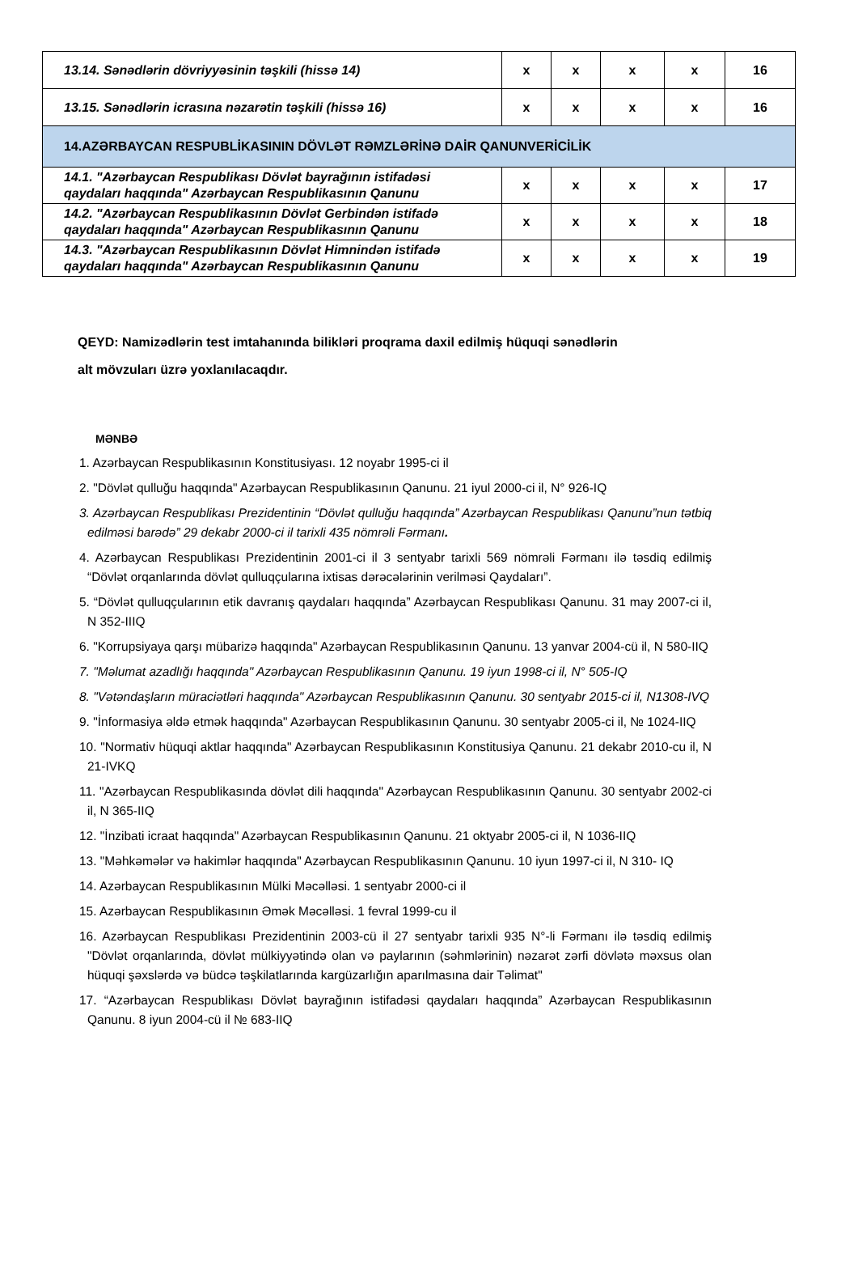| 13.14. Sənədlərin dövriyyəsinin təşkili (hissə 14) | x | x | x | x | 16 |
| 13.15. Sənədlərin icrasına nəzarətin təşkili (hissə 16) | x | x | x | x | 16 |
| 14.AZƏRBAYCAN RESPUBLİKASININ DÖVLƏT RƏMZLƏRİNƏ DAİR QANUNVERİCİLİK | | | | | |
| 14.1. "Azərbaycan Respublikası Dövlət bayrağının istifadəsi qaydaları haqqında" Azərbaycan Respublikasının Qanunu | x | x | x | x | 17 |
| 14.2. "Azərbaycan Respublikasının Dövlət Gerbindən istifadə qaydaları haqqında" Azərbaycan Respublikasının Qanunu | x | x | x | x | 18 |
| 14.3. "Azərbaycan Respublikasının Dövlət Himnindən istifadə qaydaları haqqında" Azərbaycan Respublikasının Qanunu | x | x | x | x | 19 |
QEYD: Namizədlərin test imtahanında bilikləri proqrama daxil edilmiş hüquqi sənədlərin
alt mövzuları üzrə yoxlanılacaqdır.
MƏNBƏ
1. Azərbaycan Respublikasının Konstitusiyası. 12 noyabr 1995-ci il
2. "Dövlət qulluğu haqqında" Azərbaycan Respublikasının Qanunu. 21 iyul 2000-ci il, N° 926-IQ
3. Azərbaycan Respublikası Prezidentinin “Dövlət qulluğu haqqında” Azərbaycan Respublikası Qanunu”nun tətbiq edilməsi barədə” 29 dekabr 2000-ci il tarixli 435 nömrəli Fərmanı.
4. Azərbaycan Respublikası Prezidentinin 2001-ci il 3 sentyabr tarixli 569 nömrəli Fərmanı ilə təsdiq edilmiş “Dövlət orqanlarında dövlət qulluqçularına ixtisas dərəcələrinin verilməsi Qaydaları”.
5. “Dövlət qulluqçularının etik davranış qaydaları haqqında” Azərbaycan Respublikası Qanunu. 31 may 2007-ci il, N 352-IIIQ
6. "Korrupsiyaya qarşı mübarizə haqqında" Azərbaycan Respublikasının Qanunu. 13 yanvar 2004-cü il, N 580-IIQ
7. "Məlumat azadlığı haqqında" Azərbaycan Respublikasının Qanunu. 19 iyun 1998-ci il, N° 505-IQ
8. "Vətəndaşların müraciətləri haqqında" Azərbaycan Respublikasının Qanunu. 30 sentyabr 2015-ci il, N1308-IVQ
9. "İnformasiya əldə etmək haqqında" Azərbaycan Respublikasının Qanunu. 30 sentyabr 2005-ci il, № 1024-IIQ
10. "Normativ hüquqi aktlar haqqında" Azərbaycan Respublikasının Konstitusiya Qanunu. 21 dekabr 2010-cu il, N 21-IVKQ
11. "Azərbaycan Respublikasında dövlət dili haqqında" Azərbaycan Respublikasının Qanunu. 30 sentyabr 2002-ci il, N 365-IIQ
12. "İnzibati icraat haqqında" Azərbaycan Respublikasının Qanunu. 21 oktyabr 2005-ci il, N 1036-IIQ
13. "Məhkəmələr və hakimlər haqqında" Azərbaycan Respublikasının Qanunu. 10 iyun 1997-ci il, N 310- IQ
14. Azərbaycan Respublikasının Mülki Məcəlləsi. 1 sentyabr 2000-ci il
15. Azərbaycan Respublikasının Əmək Məcəlləsi. 1 fevral 1999-cu il
16. Azərbaycan Respublikası Prezidentinin 2003-cü il 27 sentyabr tarixli 935 N°-li Fərmanı ilə təsdiq edilmiş "Dövlət orqanlarında, dövlət mülkiyyətində olan və paylarının (səhmlərinin) nəzarət zərfi dövlətə məxsus olan hüquqi şəxslərdə və büdcə təşkilatlarında kargüzarlığın aparılmasına dair Təlimat"
17. “Azərbaycan Respublikası Dövlət bayrağının istifadəsi qaydaları haqqında” Azərbaycan Respublikasının Qanunu. 8 iyun 2004-cü il № 683-IIQ